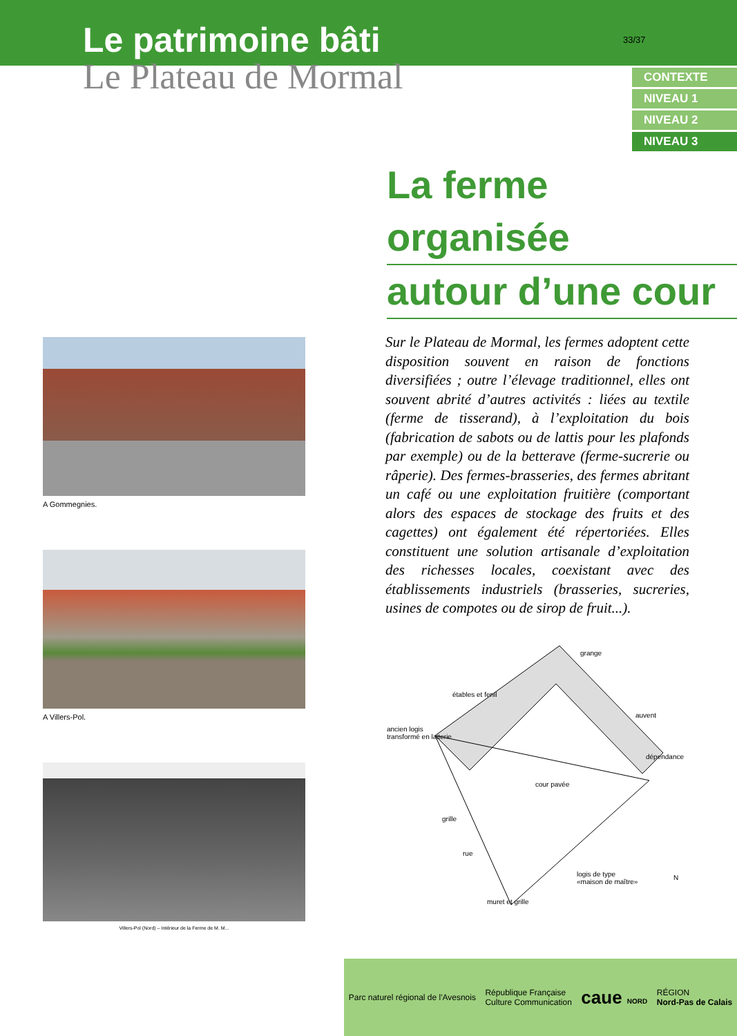Le patrimoine bâti
Le Plateau de Mormal
33/37
CONTEXTE
NIVEAU 1
NIVEAU 2
NIVEAU 3
La ferme organisée
autour d’une cour
A Gommegnies.
A Villers-Pol.
Villers-Pol (Nord) – Intérieur de la Ferme de M. M...
Sur le Plateau de Mormal, les fermes adoptent cette disposition souvent en raison de fonctions diversifiées ; outre l’élevage traditionnel, elles ont souvent abrité d’autres activités : liées au textile (ferme de tisserand), à l’exploitation du bois (fabrication de sabots ou de lattis pour les plafonds par exemple) ou de la betterave (ferme-sucrerie ou râperie). Des fermes-brasseries, des fermes abritant un café ou une exploitation fruitière (comportant alors des espaces de stockage des fruits et des cagettes) ont également été répertoriées. Elles constituent une solution artisanale d’exploitation des richesses locales, coexistant avec des établissements industriels (brasseries, sucreries, usines de compotes ou de sirop de fruit...).
grange
étables et fenil
auvent
ancien logis
transformé en laiterie
dépendance
cour pavée
grille
rue
logis de type
«maison de maître»
muret et grille
N
Parc naturel régional de l'Avesnois
République Française
Culture Communication
caue NORD
RÉGION
Nord-Pas de Calais